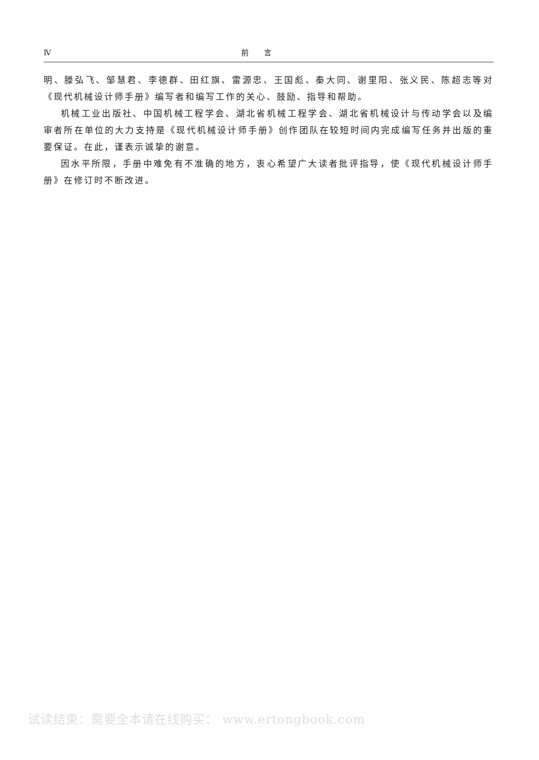Ⅳ 前　　言
明、滕弘飞、邹慧君、李德群、田红旗、雷源忠、王国彪、秦大同、谢里阳、张义民、陈超志等对《现代机械设计师手册》编写者和编写工作的关心、鼓励、指导和帮助。
机械工业出版社、中国机械工程学会、湖北省机械工程学会、湖北省机械设计与传动学会以及编审者所在单位的大力支持是《现代机械设计师手册》创作团队在较短时间内完成编写任务并出版的重要保证。在此，谨表示诚挚的谢意。
因水平所限，手册中难免有不准确的地方，衷心希望广大读者批评指导，使《现代机械设计师手册》在修订时不断改进。
试读结束：需要全本请在线购买： www.ertongbook.com